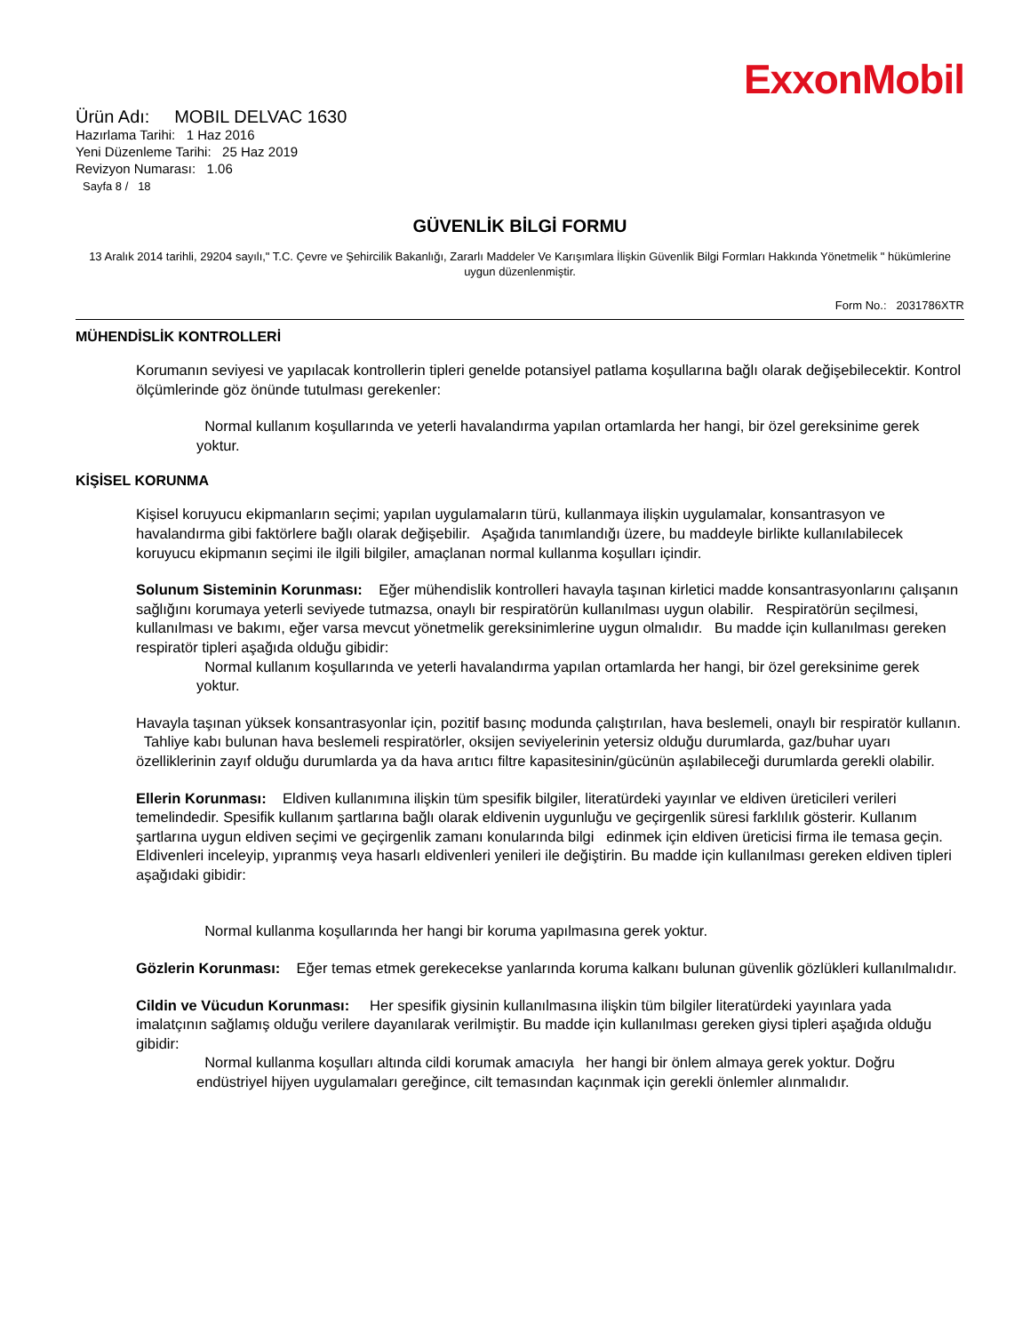ExxonMobil
Ürün Adı: MOBIL DELVAC 1630
Hazırlama Tarihi: 1 Haz 2016
Yeni Düzenleme Tarihi: 25 Haz 2019
Revizyon Numarası: 1.06
Sayfa 8 / 18
GÜVENLİK BİLGİ FORMU
13 Aralık 2014 tarihli, 29204 sayılı," T.C. Çevre ve Şehircilik Bakanlığı, Zararlı Maddeler Ve Karışımlara İlişkin Güvenlik Bilgi Formları Hakkında Yönetmelik " hükümlerine uygun düzenlenmiştir.
Form No.: 2031786XTR
MÜHENDİSLİK KONTROLLERİ
Korumanın seviyesi ve yapılacak kontrollerin tipleri genelde potansiyel patlama koşullarına bağlı olarak değişebilecektir. Kontrol ölçümlerinde göz önünde tutulması gerekenler:
Normal kullanım koşullarında ve yeterli havalandırma yapılan ortamlarda her hangi, bir özel gereksinime gerek yoktur.
KİŞİSEL KORUNMA
Kişisel koruyucu ekipmanların seçimi; yapılan uygulamaların türü, kullanmaya ilişkin uygulamalar, konsantrasyon ve havalandırma gibi faktörlere bağlı olarak değişebilir. Aşağıda tanımlandığı üzere, bu maddeyle birlikte kullanılabilecek koruyucu ekipmanın seçimi ile ilgili bilgiler, amaçlanan normal kullanma koşulları içindir.
Solunum Sisteminin Korunması: Eğer mühendislik kontrolleri havayla taşınan kirletici madde konsantrasyonlarını çalışanın sağlığını korumaya yeterli seviyede tutmazsa, onaylı bir respiratörün kullanılması uygun olabilir. Respiratörün seçilmesi, kullanılması ve bakımı, eğer varsa mevcut yönetmelik gereksinimlerine uygun olmalıdır. Bu madde için kullanılması gereken respiratör tipleri aşağıda olduğu gibidir:
Normal kullanım koşullarında ve yeterli havalandırma yapılan ortamlarda her hangi, bir özel gereksinime gerek yoktur.
Havayla taşınan yüksek konsantrasyonlar için, pozitif basınç modunda çalıştırılan, hava beslemeli, onaylı bir respiratör kullanın. Tahliye kabı bulunan hava beslemeli respiratörler, oksijen seviyelerinin yetersiz olduğu durumlarda, gaz/buhar uyarı özelliklerinin zayıf olduğu durumlarda ya da hava arıtıcı filtre kapasitesinin/gücünün aşılabileceği durumlarda gerekli olabilir.
Ellerin Korunması: Eldiven kullanımına ilişkin tüm spesifik bilgiler, literatürdeki yayınlar ve eldiven üreticileri verileri temelindedir. Spesifik kullanım şartlarına bağlı olarak eldivenin uygunluğu ve geçirgenlik süresi farklılık gösterir. Kullanım şartlarına uygun eldiven seçimi ve geçirgenlik zamanı konularında bilgi edinmek için eldiven üreticisi firma ile temasa geçin. Eldivenleri inceleyip, yıpranmış veya hasarlı eldivenleri yenileri ile değiştirin. Bu madde için kullanılması gereken eldiven tipleri aşağıdaki gibidir:
Normal kullanma koşullarında her hangi bir koruma yapılmasına gerek yoktur.
Gözlerin Korunması: Eğer temas etmek gerekecekse yanlarında koruma kalkanı bulunan güvenlik gözlükleri kullanılmalıdır.
Cildin ve Vücudun Korunması: Her spesifik giysinin kullanılmasına ilişkin tüm bilgiler literatürdeki yayınlara yada imalatçının sağlamış olduğu verilere dayanılarak verilmiştir. Bu madde için kullanılması gereken giysi tipleri aşağıda olduğu gibidir:
Normal kullanma koşulları altında cildi korumak amacıyla her hangi bir önlem almaya gerek yoktur. Doğru endüstriyel hijyen uygulamaları gereğince, cilt temasından kaçınmak için gerekli önlemler alınmalıdır.